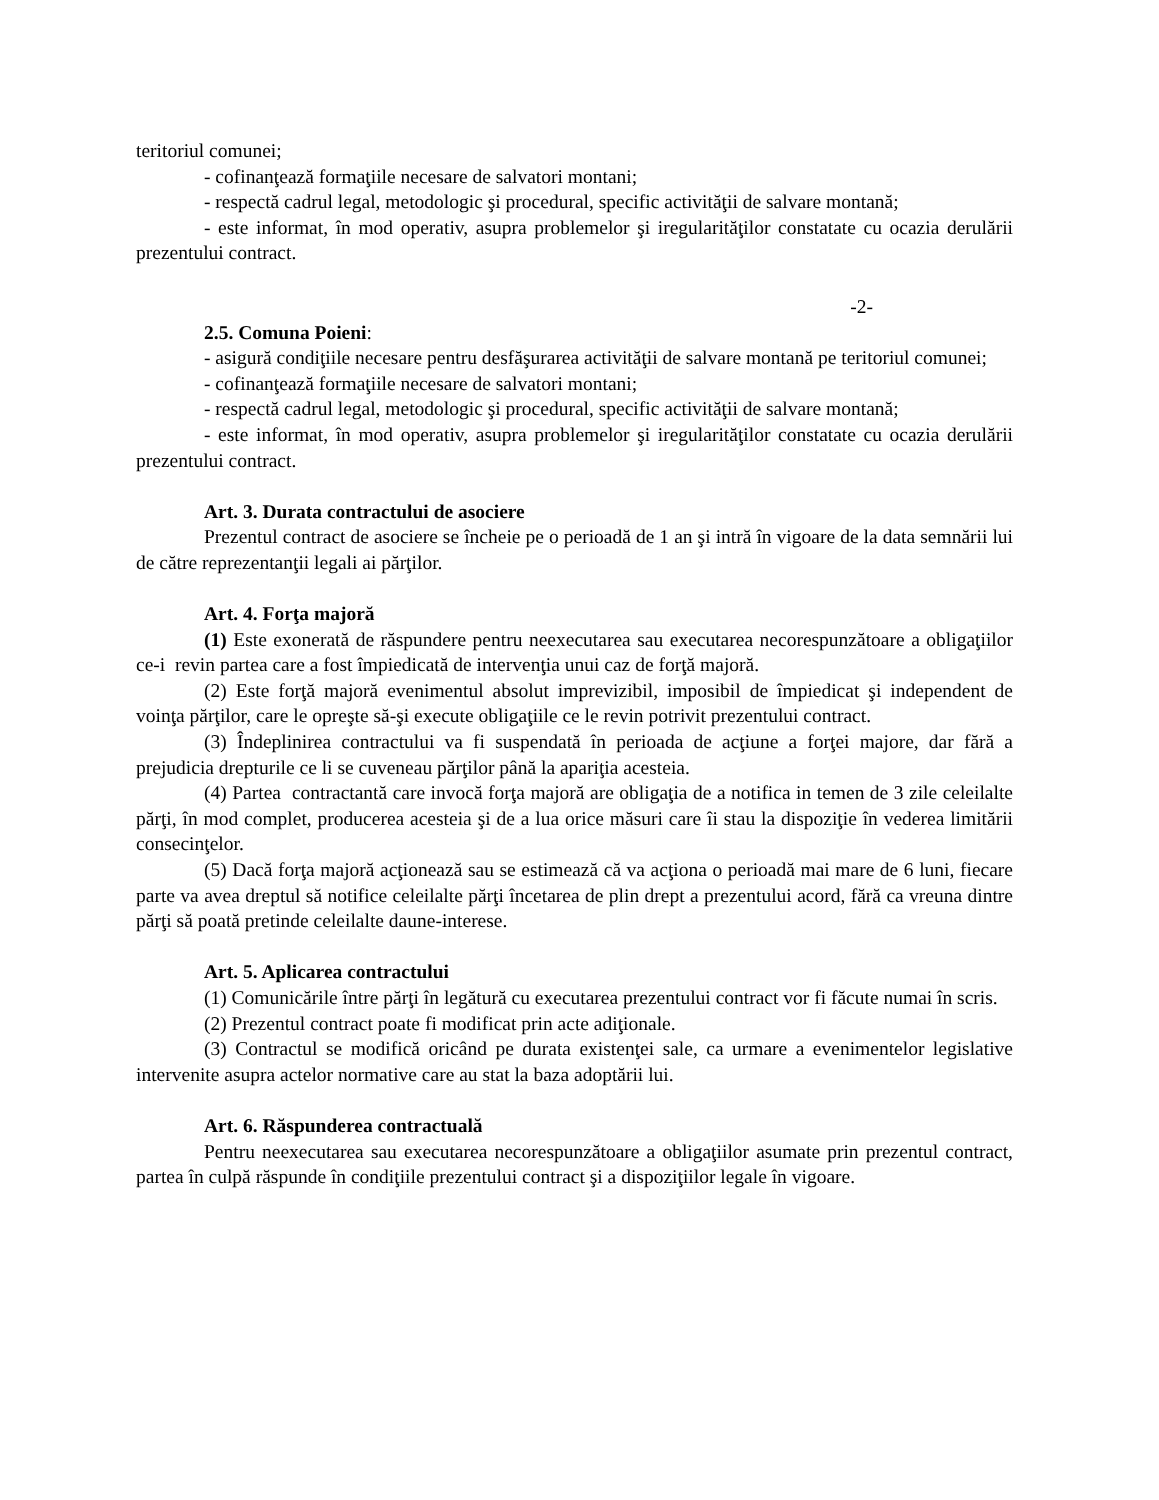teritoriul comunei;
- cofinanţează formaţiile necesare de salvatori montani;
- respectă cadrul legal, metodologic şi procedural, specific activităţii de salvare montană;
- este informat, în mod operativ, asupra problemelor şi iregularităţilor constatate cu ocazia derulării prezentului contract.
-2-
2.5. Comuna Poieni:
- asigură condiţiile necesare pentru desfăşurarea activităţii de salvare montană pe teritoriul comunei;
- cofinanţează formaţiile necesare de salvatori montani;
- respectă cadrul legal, metodologic şi procedural, specific activităţii de salvare montană;
- este informat, în mod operativ, asupra problemelor şi iregularităţilor constatate cu ocazia derulării prezentului contract.
Art. 3. Durata contractului de asociere
Prezentul contract de asociere se încheie pe o perioadă de 1 an şi intră în vigoare de la data semnării lui de către reprezentanţii legali ai părţilor.
Art. 4. Forţa majoră
(1) Este exonerată de răspundere pentru neexecutarea sau executarea necorespunzătoare a obligaţiilor ce-i revin partea care a fost împiedicată de intervenţia unui caz de forţă majoră.
(2) Este forţă majoră evenimentul absolut imprevizibil, imposibil de împiedicat şi independent de voinţa părţilor, care le opreşte să-şi execute obligaţiile ce le revin potrivit prezentului contract.
(3) Îndeplinirea contractului va fi suspendată în perioada de acţiune a forţei majore, dar fără a prejudicia drepturile ce li se cuveneau părţilor până la apariţia acesteia.
(4) Partea contractantă care invocă forţa majoră are obligaţia de a notifica in temen de 3 zile celeilalte părţi, în mod complet, producerea acesteia şi de a lua orice măsuri care îi stau la dispoziţie în vederea limitării consecinţelor.
(5) Dacă forţa majoră acţionează sau se estimează că va acţiona o perioadă mai mare de 6 luni, fiecare parte va avea dreptul să notifice celeilalte părţi încetarea de plin drept a prezentului acord, fără ca vreuna dintre părţi să poată pretinde celeilalte daune-interese.
Art. 5. Aplicarea contractului
(1) Comunicările între părţi în legătură cu executarea prezentului contract vor fi făcute numai în scris.
(2) Prezentul contract poate fi modificat prin acte adiţionale.
(3) Contractul se modifică oricând pe durata existenţei sale, ca urmare a evenimentelor legislative intervenite asupra actelor normative care au stat la baza adoptării lui.
Art. 6. Răspunderea contractuală
Pentru neexecutarea sau executarea necorespunzătoare a obligaţiilor asumate prin prezentul contract, partea în culpă răspunde în condiţiile prezentului contract şi a dispoziţiilor legale în vigoare.